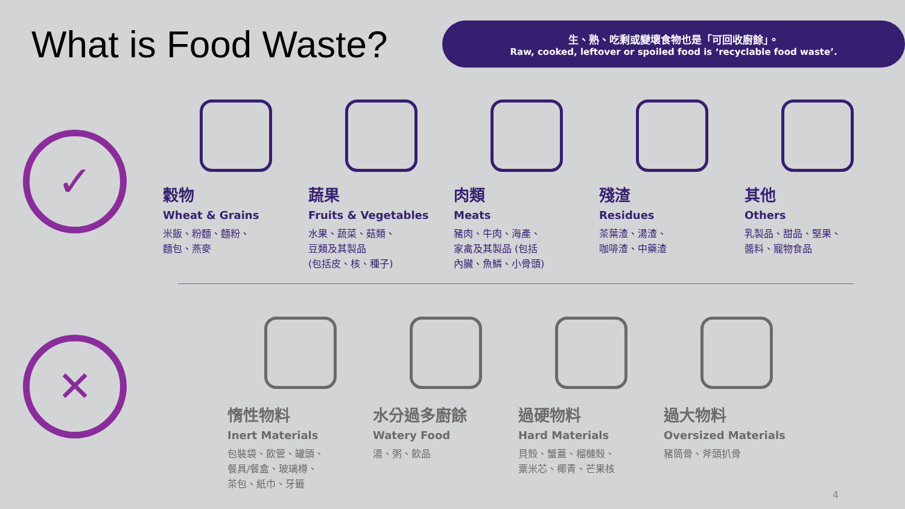What is Food Waste?
生、熟、吃剩或變壞食物也是「可回收廚餘」。
Raw, cooked, leftover or spoiled food is ‘recyclable food waste’.
✓
穀物
Wheat & Grains
米飯、粉麵、麵粉、
麵包、燕麥
蔬果
Fruits & Vegetables
水果、蔬菜、菇類、
豆類及其製品
(包括皮、核、種子)
肉類
Meats
豬肉、牛肉、海產、
家禽及其製品 (包括
內臟、魚鱗、小骨頭)
殘渣
Residues
茶葉渣、湯渣、
咖啡渣、中藥渣
其他
Others
乳製品、甜品、堅果、
醬料、寵物食品
✕
惰性物料
Inert Materials
包裝袋、飲管、罐頭、
餐具/餐盒、玻璃樽、
茶包、紙巾、牙籤
水分過多廚餘
Watery Food
湯、粥、飲品
過硬物料
Hard Materials
貝殼、蟹蓋、榴槤殼、
粟米芯、椰青、芒果核
過大物料
Oversized Materials
豬筒骨、斧頭扒骨
4